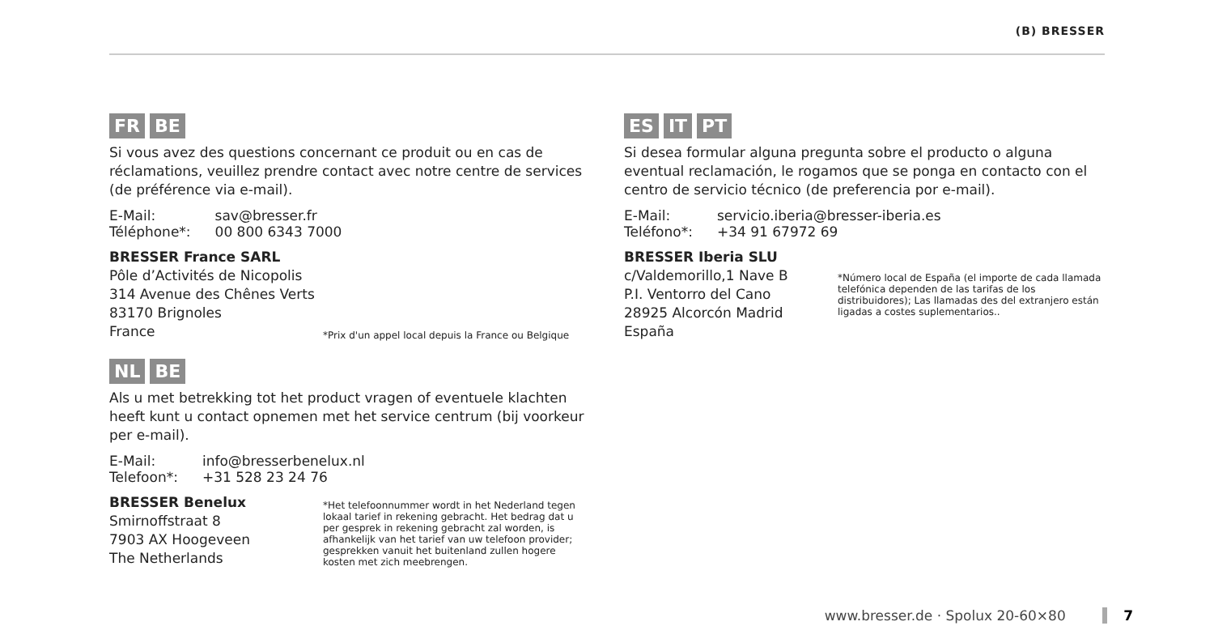(B) BRESSER
FR BE
Si vous avez des questions concernant ce produit ou en cas de réclamations, veuillez prendre contact avec notre centre de services (de préférence via e-mail).
| E-Mail: | sav@bresser.fr |
| Téléphone*: | 00 800 6343 7000 |
BRESSER France SARL
Pôle d’Activités de Nicopolis
314 Avenue des Chênes Verts
83170 Brignoles
France
*Prix d'un appel local depuis la France ou Belgique
NL BE
Als u met betrekking tot het product vragen of eventuele klachten heeft kunt u contact opnemen met het service centrum (bij voorkeur per e-mail).
| E-Mail: | info@bresserbenelux.nl |
| Telefoon*: | +31 528 23 24 76 |
BRESSER Benelux
Smirnoffstraat 8
7903 AX Hoogeveen
The Netherlands
*Het telefoonnummer wordt in het Nederland tegen lokaal tarief in rekening gebracht. Het bedrag dat u per gesprek in rekening gebracht zal worden, is afhankelijk van het tarief van uw telefoon provider; gesprekken vanuit het buitenland zullen hogere kosten met zich meebrengen.
ES IT PT
Si desea formular alguna pregunta sobre el producto o alguna eventual reclamación, le rogamos que se ponga en contacto con el centro de servicio técnico (de preferencia por e-mail).
| E-Mail: | servicio.iberia@bresser-iberia.es |
| Teléfono*: | +34 91 67972 69 |
BRESSER Iberia SLU
c/Valdemorillo,1 Nave B
P.I. Ventorro del Cano
28925 Alcorcón Madrid
España
*Número local de España (el importe de cada llamada telefónica dependen de las tarifas de los distribuidores); Las llamadas des del extranjero están ligadas a costes suplementarios..
www.bresser.de · Spolux 20-60×80 7